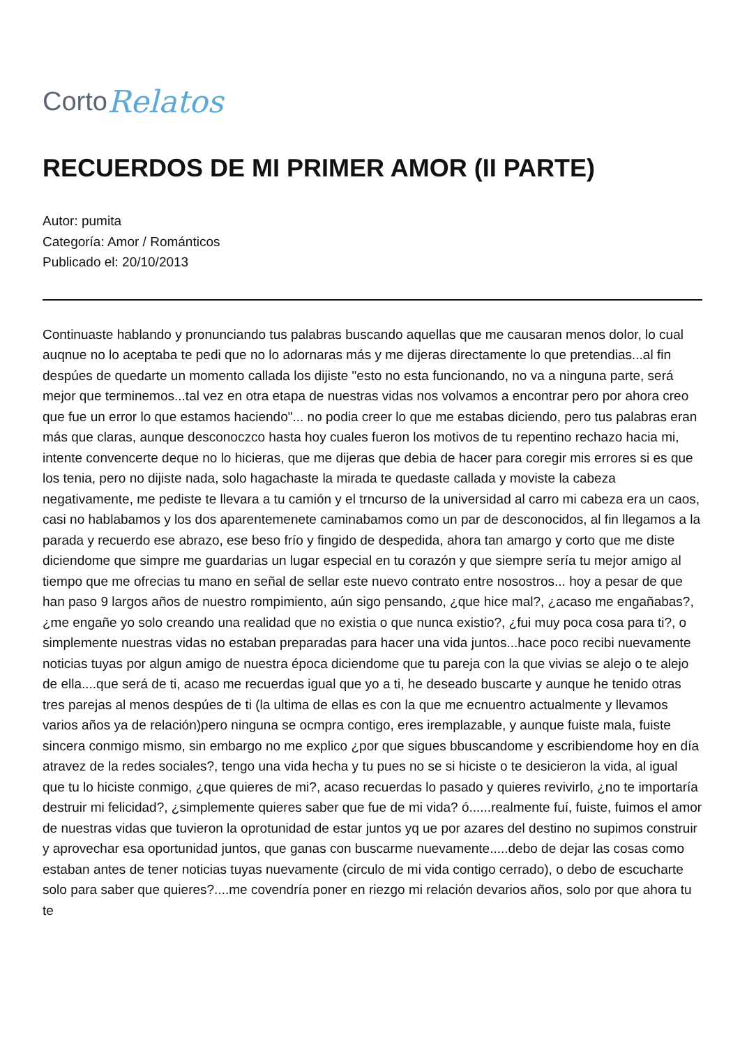Corto Relatos
RECUERDOS DE MI PRIMER AMOR (II PARTE)
Autor: pumita
Categoría: Amor / Románticos
Publicado el: 20/10/2013
Continuaste hablando y pronunciando tus palabras buscando aquellas que me causaran menos dolor, lo cual auqnue no lo aceptaba te pedi que no lo adornaras más y me dijeras directamente lo que pretendias...al fin despúes de quedarte un momento callada los dijiste "esto no esta funcionando, no va a ninguna parte, será mejor que terminemos...tal vez en otra etapa de nuestras vidas nos volvamos a encontrar pero por ahora creo que fue un error lo que estamos haciendo"... no podia creer lo que me estabas diciendo, pero tus palabras eran más que claras, aunque desconoczco hasta hoy cuales fueron los motivos de tu repentino rechazo hacia mi, intente convencerte deque no lo hicieras, que me dijeras que debia de hacer para coregir mis errores si es que los tenia, pero no dijiste nada, solo hagachaste la mirada te quedaste callada y moviste la cabeza negativamente, me pediste te llevara a tu camión y el trncurso de la universidad al carro mi cabeza era un caos, casi no hablabamos y los dos aparentemenete caminabamos como un par de desconocidos, al fin llegamos a la parada y recuerdo ese abrazo, ese beso frío y fingido de despedida, ahora tan amargo y corto que me diste diciendome que simpre me guardarias un lugar especial en tu corazón y que siempre sería tu mejor amigo al tiempo que me ofrecias tu mano en señal de sellar este nuevo contrato entre nosostros... hoy a pesar de que han paso 9 largos años de nuestro rompimiento, aún sigo pensando, ¿que hice mal?, ¿acaso me engañabas?, ¿me engañe yo solo creando una realidad que no existia o que nunca existio?, ¿fui muy poca cosa para ti?, o simplemente nuestras vidas no estaban preparadas para hacer una vida juntos...hace poco recibi nuevamente noticias tuyas por algun amigo de nuestra época diciendome que tu pareja con la que vivias se alejo o te alejo de ella....que será de ti, acaso me recuerdas igual que yo a ti, he deseado buscarte y aunque he tenido otras tres parejas al menos despúes de ti (la ultima de ellas es con la que me ecnuentro actualmente y llevamos varios años ya de relación)pero ninguna se ocmpra contigo, eres iremplazable, y aunque fuiste mala, fuiste sincera conmigo mismo, sin embargo no me explico ¿por que sigues bbuscandome y escribiendome hoy en día atravez de la redes sociales?, tengo una vida hecha y tu pues no se si hiciste o te desicieron la vida, al igual que tu lo hiciste conmigo, ¿que quieres de mi?, acaso recuerdas lo pasado y quieres revivirlo, ¿no te importaría destruir mi felicidad?, ¿simplemente quieres saber que fue de mi vida? ó......realmente fuí, fuiste, fuimos el amor de nuestras vidas que tuvieron la oprotunidad de estar juntos yq ue por azares del destino no supimos construir y aprovechar esa oportunidad juntos, que ganas con buscarme nuevamente.....debo de dejar las cosas como estaban antes de tener noticias tuyas nuevamente (circulo de mi vida contigo cerrado), o debo de escucharte solo para saber que quieres?....me covendría poner en riezgo mi relación devarios años, solo por que ahora tu te